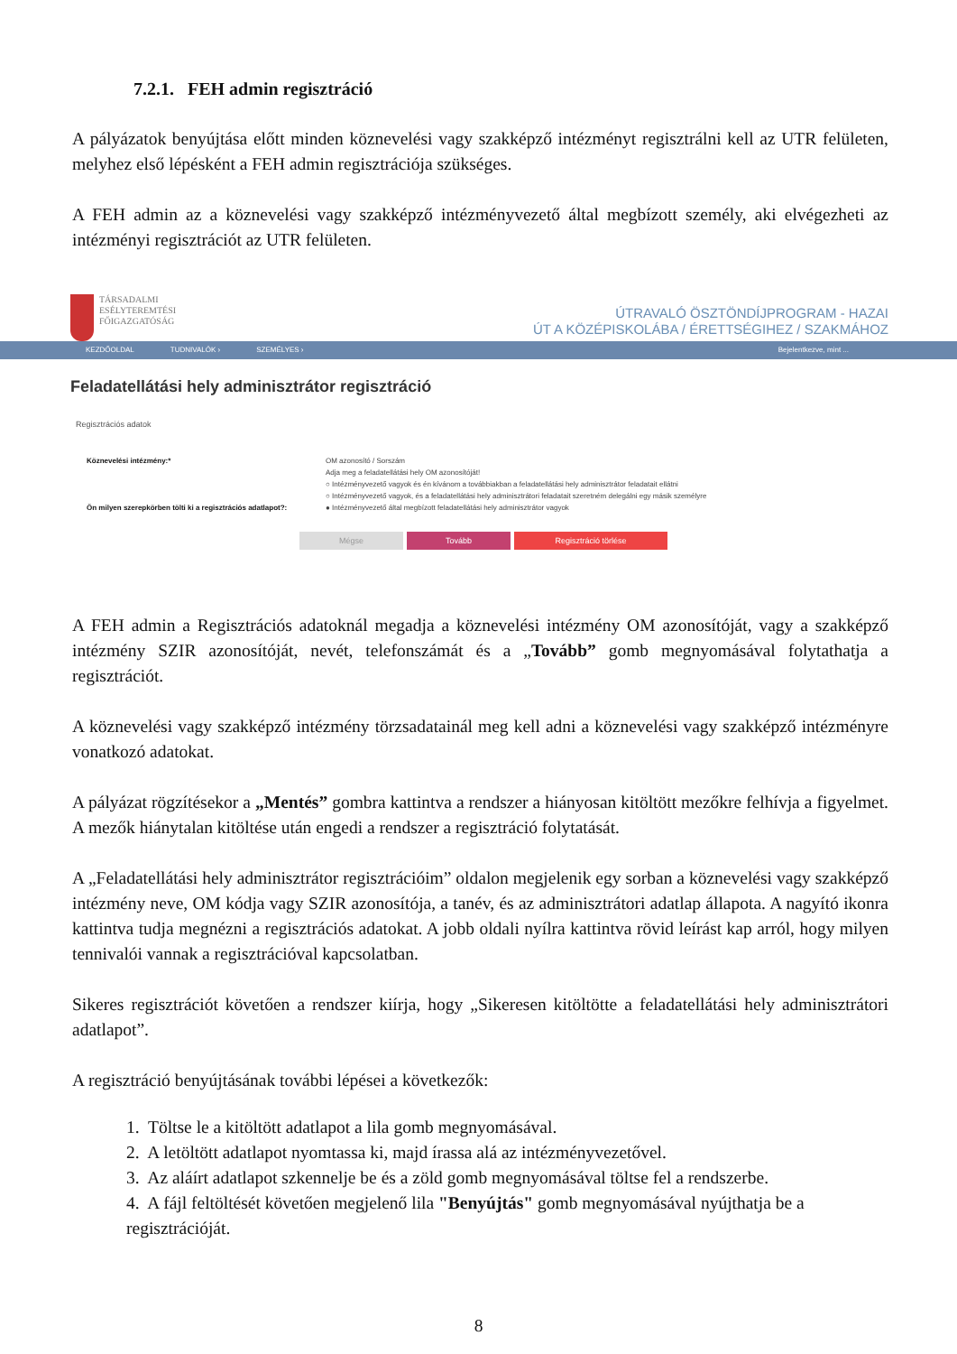7.2.1. FEH admin regisztráció
A pályázatok benyújtása előtt minden köznevelési vagy szakképző intézményt regisztrálni kell az UTR felületen, melyhez első lépésként a FEH admin regisztrációja szükséges.
A FEH admin az a köznevelési vagy szakképző intézményvezető által megbízott személy, aki elvégezheti az intézményi regisztrációt az UTR felületen.
TÁRSADALMI
ESÉLYTEREMTÉSI
FŐIGAZGATÓSÁG
ÚTRAVALÓ ÖSZTÖNDÍJPROGRAM - HAZAI
ÚT A KÖZÉPISKOLÁBA / ÉRETTSÉGIHEZ / SZAKMÁHOZ
KEZDŐOLDAL TUDNIVALÓK › SZEMÉLYES › Bejelentkezve, mint ...
Feladatellátási hely adminisztrátor regisztráció
Regisztrációs adatok
Köznevelési intézmény:*
Ön milyen szerepkörben tölti ki a regisztrációs adatlapot?:
OM azonosító / Sorszám
Adja meg a feladatellátási hely OM azonosítóját!
○ Intézményvezető vagyok és én kívánom a továbbiakban a feladatellátási hely adminisztrátor feladatait ellátni
○ Intézményvezető vagyok, és a feladatellátási hely adminisztrátori feladatait szeretném delegálni egy másik személyre
● Intézményvezető által megbízott feladatellátási hely adminisztrátor vagyok
Mégse Tovább Regisztráció törlése
A FEH admin a Regisztrációs adatoknál megadja a köznevelési intézmény OM azonosítóját, vagy a szakképző intézmény SZIR azonosítóját, nevét, telefonszámát és a „Tovább” gomb megnyomásával folytathatja a regisztrációt.
A köznevelési vagy szakképző intézmény törzsadatainál meg kell adni a köznevelési vagy szakképző intézményre vonatkozó adatokat.
A pályázat rögzítésekor a „Mentés” gombra kattintva a rendszer a hiányosan kitöltött mezőkre felhívja a figyelmet. A mezők hiánytalan kitöltése után engedi a rendszer a regisztráció folytatását.
A „Feladatellátási hely adminisztrátor regisztrációim” oldalon megjelenik egy sorban a köznevelési vagy szakképző intézmény neve, OM kódja vagy SZIR azonosítója, a tanév, és az adminisztrátori adatlap állapota. A nagyító ikonra kattintva tudja megnézni a regisztrációs adatokat. A jobb oldali nyílra kattintva rövid leírást kap arról, hogy milyen tennivalói vannak a regisztrációval kapcsolatban.
Sikeres regisztrációt követően a rendszer kiírja, hogy „Sikeresen kitöltötte a feladatellátási hely adminisztrátori adatlapot”.
A regisztráció benyújtásának további lépései a következők:
1. Töltse le a kitöltött adatlapot a lila gomb megnyomásával.
2. A letöltött adatlapot nyomtassa ki, majd írassa alá az intézményvezetővel.
3. Az aláírt adatlapot szkennelje be és a zöld gomb megnyomásával töltse fel a rendszerbe.
4. A fájl feltöltését követően megjelenő lila "Benyújtás" gomb megnyomásával nyújthatja be a regisztrációját.
8